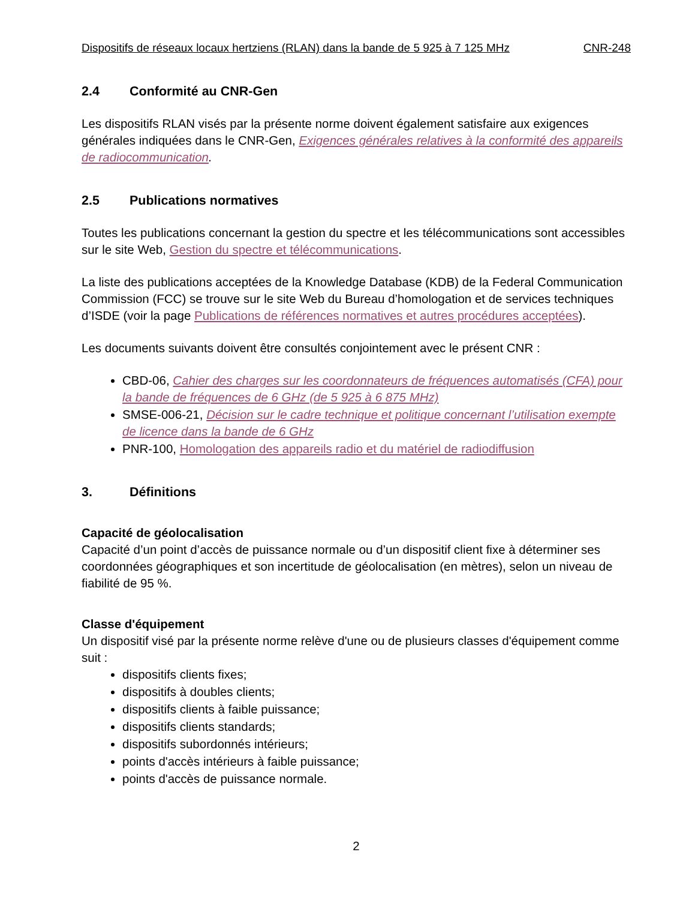Dispositifs de réseaux locaux hertziens (RLAN) dans la bande de 5 925 à 7 125 MHz CNR-248
2.4 Conformité au CNR-Gen
Les dispositifs RLAN visés par la présente norme doivent également satisfaire aux exigences générales indiquées dans le CNR-Gen, Exigences générales relatives à la conformité des appareils de radiocommunication.
2.5 Publications normatives
Toutes les publications concernant la gestion du spectre et les télécommunications sont accessibles sur le site Web, Gestion du spectre et télécommunications.
La liste des publications acceptées de la Knowledge Database (KDB) de la Federal Communication Commission (FCC) se trouve sur le site Web du Bureau d’homologation et de services techniques d’ISDE (voir la page Publications de références normatives et autres procédures acceptées).
Les documents suivants doivent être consultés conjointement avec le présent CNR :
CBD-06, Cahier des charges sur les coordonnateurs de fréquences automatisés (CFA) pour la bande de fréquences de 6 GHz (de 5 925 à 6 875 MHz)
SMSE-006-21, Décision sur le cadre technique et politique concernant l’utilisation exempte de licence dans la bande de 6 GHz
PNR-100, Homologation des appareils radio et du matériel de radiodiffusion
3. Définitions
Capacité de géolocalisation
Capacité d’un point d’accès de puissance normale ou d’un dispositif client fixe à déterminer ses coordonnées géographiques et son incertitude de géolocalisation (en mètres), selon un niveau de fiabilité de 95 %.
Classe d'équipement
Un dispositif visé par la présente norme relève d'une ou de plusieurs classes d'équipement comme suit :
dispositifs clients fixes;
dispositifs à doubles clients;
dispositifs clients à faible puissance;
dispositifs clients standards;
dispositifs subordonnés intérieurs;
points d'accès intérieurs à faible puissance;
points d'accès de puissance normale.
2